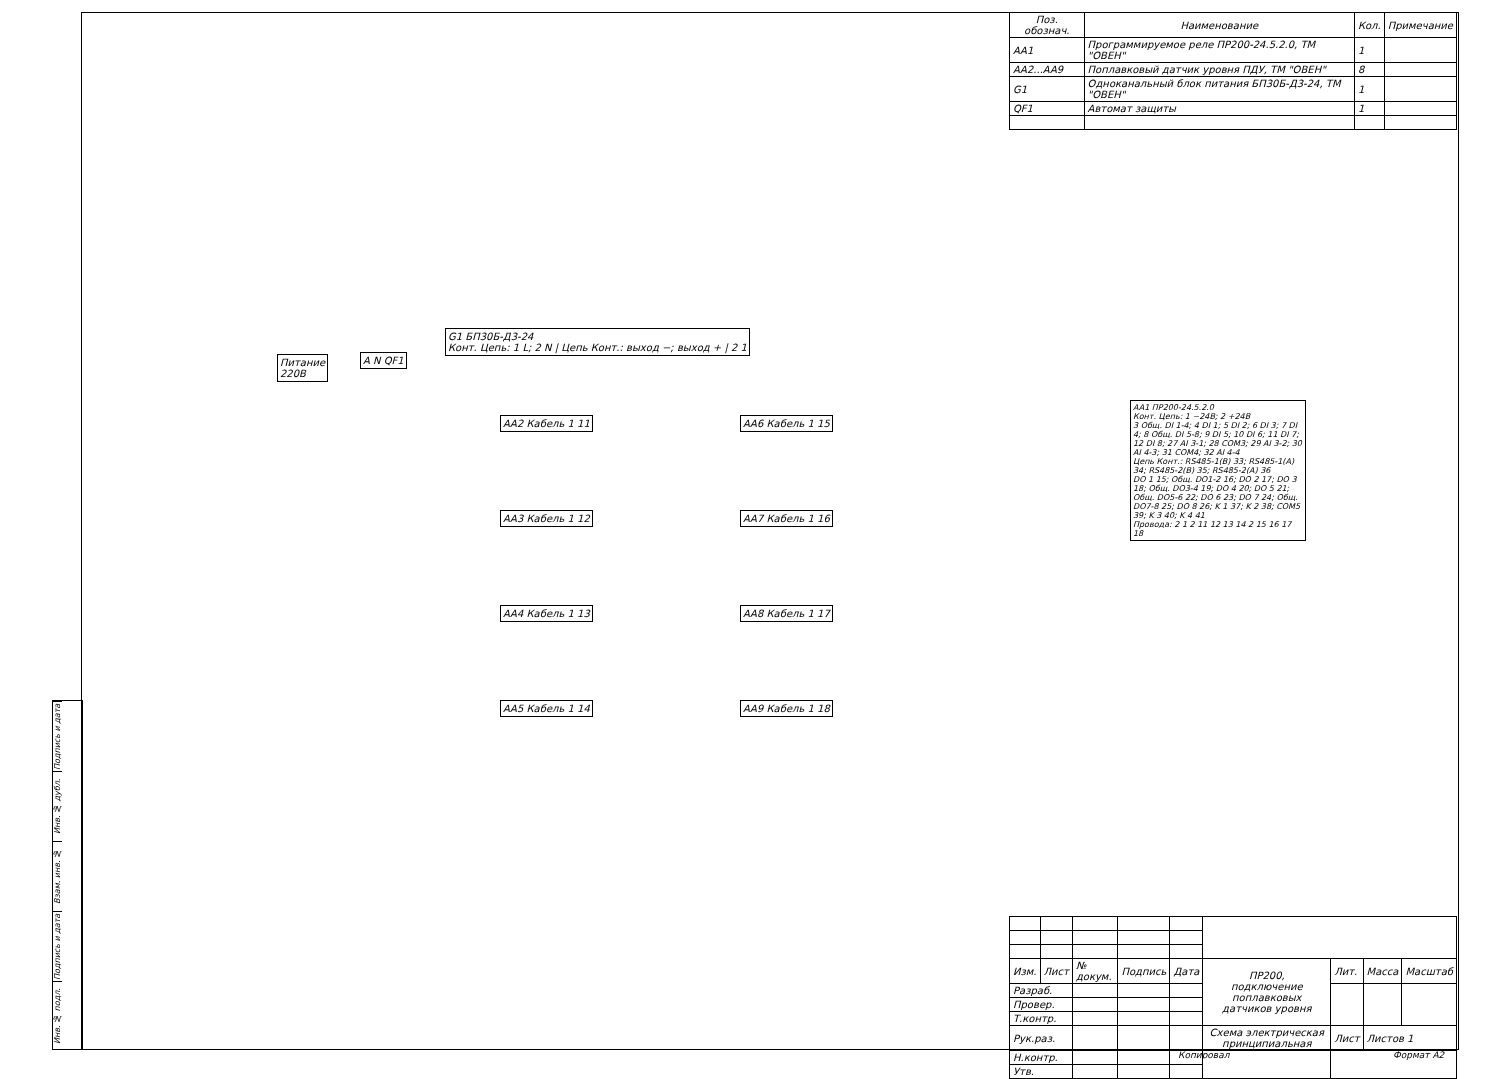| Поз. обознач. | Наименование | Кол. | Примечание |
| --- | --- | --- | --- |
| AA1 | Программируемое реле ПР200-24.5.2.0, ТМ "ОВЕН" | 1 | |
| AA2...AA9 | Поплавковый датчик уровня ПДУ, ТМ "ОВЕН" | 8 | |
| G1 | Одноканальный блок питания БП30Б-Д3-24, ТМ "ОВЕН" | 1 | |
| QF1 | Автомат защиты | 1 | |
Питание
220В
A N QF1
G1 БП30Б-Д3-24
Конт. Цепь: 1 L; 2 N | Цепь Конт.: выход −; выход + | 2 1
AA2 Кабель 1 11
AA3 Кабель 1 12
AA4 Кабель 1 13
AA5 Кабель 1 14
AA6 Кабель 1 15
AA7 Кабель 1 16
AA8 Кабель 1 17
AA9 Кабель 1 18
AA1 ПР200-24.5.2.0
Конт. Цепь: 1 −24В; 2 +24В
3 Общ. DI 1-4; 4 DI 1; 5 DI 2; 6 DI 3; 7 DI 4; 8 Общ. DI 5-8; 9 DI 5; 10 DI 6; 11 DI 7; 12 DI 8; 27 AI 3-1; 28 COM3; 29 AI 3-2; 30 AI 4-3; 31 COM4; 32 AI 4-4
Цепь Конт.: RS485-1(B) 33; RS485-1(A) 34; RS485-2(B) 35; RS485-2(A) 36
DO 1 15; Общ. DO1-2 16; DO 2 17; DO 3 18; Общ. DO3-4 19; DO 4 20; DO 5 21; Общ. DO5-6 22; DO 6 23; DO 7 24; Общ. DO7-8 25; DO 8 26; K 1 37; K 2 38; COM5 39; K 3 40; K 4 41
Провода: 2 1 2 11 12 13 14 2 15 16 17 18
| Изм. | Лист | № докум. | Подпись | Дата | ПР200, подключение поплавковых датчиков уровня | Лит. | Масса | Масштаб |
| Разраб. | | | | | | | | |
| Провер. | | | | | | | | |
| Т.контр. | | | | | | | | |
| Рук.раз. | | | | | Схема электрическая принципиальная | Лист | Листов 1 | |
| Н.контр. | | | | | | | | |
| Утв. | | | | | | | | |
Подпись и дата
Инв. № дубл.
Взам. инв. №
Подпись и дата
Инв. № подл.
Копировал Формат A2